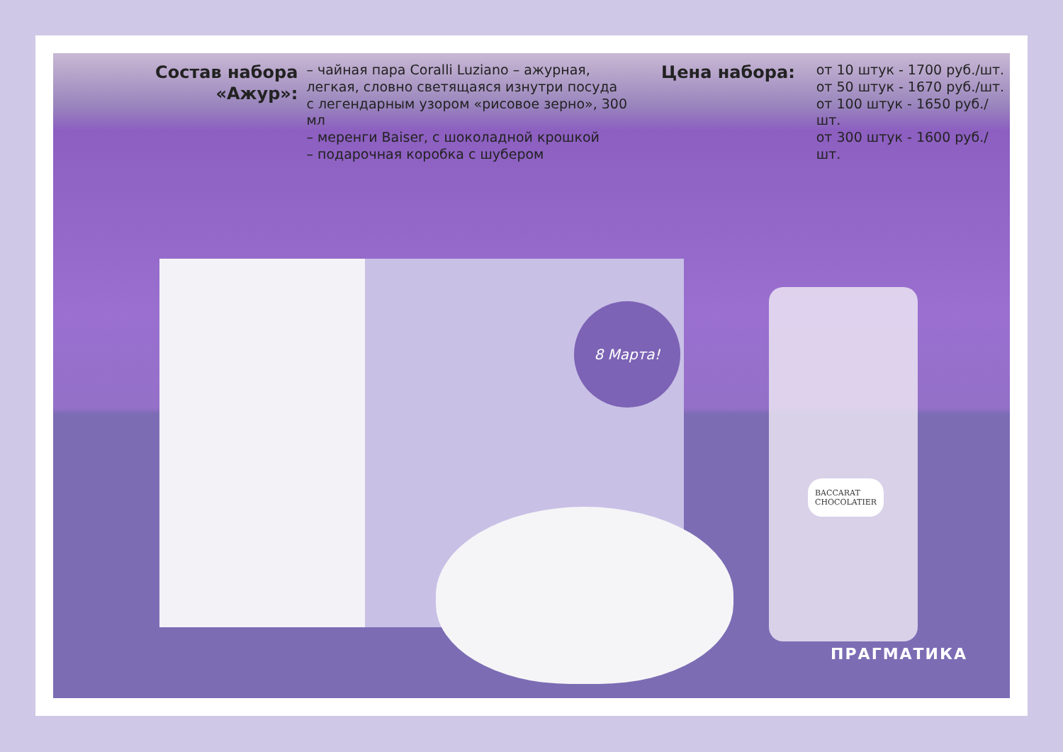Состав набора «Ажур»:
– чайная пара Coralli Luziano – ажурная, легкая, словно светящаяся изнутри посуда с легендарным узором «рисовое зерно», 300 мл
– меренги Baiser, с шоколадной крошкой
– подарочная коробка с шубером
Цена набора:
от 10 штук - 1700 руб./шт.
от 50 штук - 1670 руб./шт.
от 100 штук - 1650 руб./шт.
от 300 штук - 1600 руб./шт.
8 Марта!
BACCARAT
CHOCOLATIER
ПРАГМАТИКА